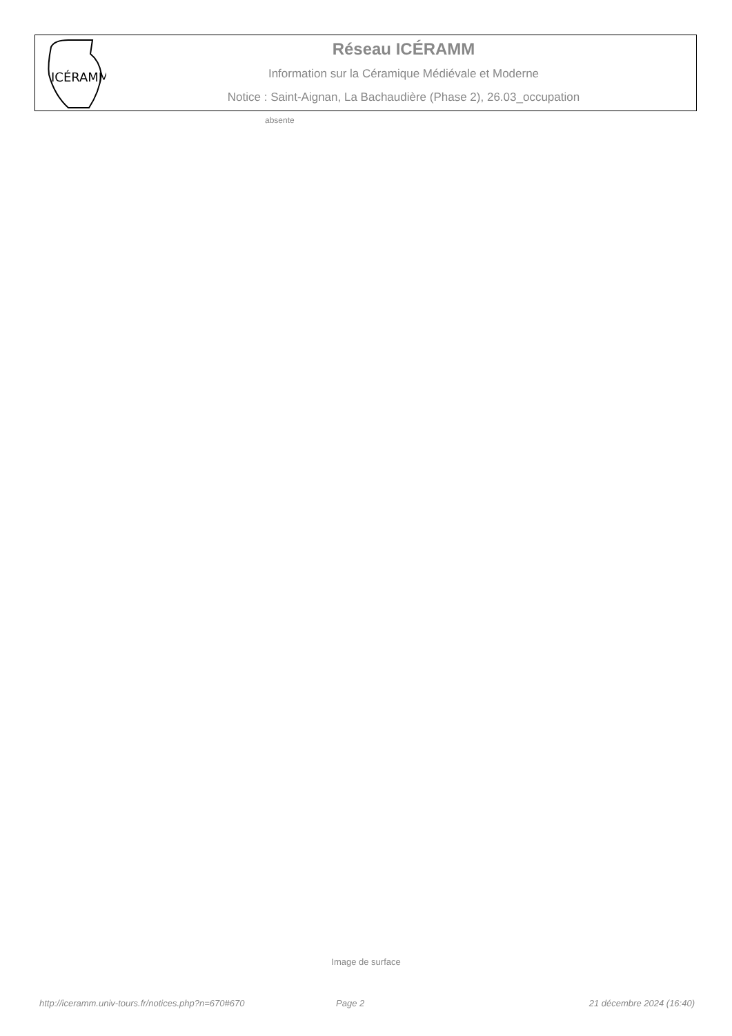ICÉRAMM
Réseau ICÉRAMM
Information sur la Céramique Médiévale et Moderne
Notice : Saint-Aignan, La Bachaudière (Phase 2), 26.03_occupation
absente
Image de surface
http://iceramm.univ-tours.fr/notices.php?n=670#670 Page 2 21 décembre 2024 (16:40)